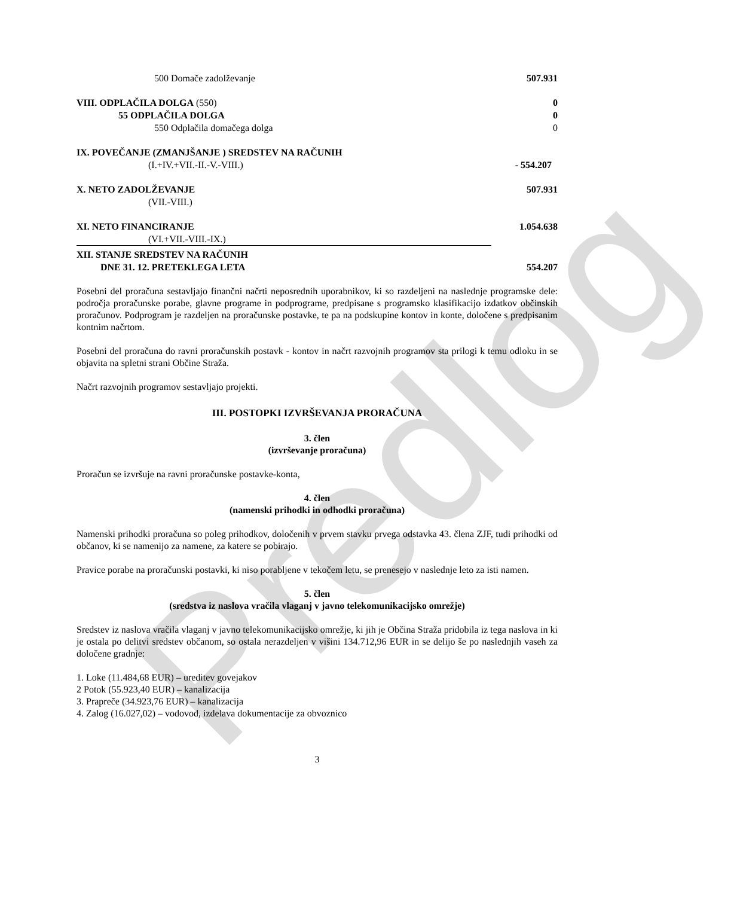Predlog
| 500 Domače zadolževanje | 507.931 |
| VIII. ODPLAČILA DOLGA (550) | 0 |
| 55 ODPLAČILA DOLGA | 0 |
| 550 Odplačila domačega dolga | 0 |
| IX. POVEČANJE (ZMANJŠANJE ) SREDSTEV NA RAČUNIH | |
| (I.+IV.+VII.-II.-V.-VIII.) | - 554.207 |
| X. NETO ZADOLŽEVANJE | 507.931 |
| (VII.-VIII.) | |
| XI. NETO FINANCIRANJE | 1.054.638 |
| (VI.+VII.-VIII.-IX.) | |
| XII. STANJE SREDSTEV NA RAČUNIH | |
| DNE 31. 12. PRETEKLEGA LETA | 554.207 |
Posebni del proračuna sestavljajo finančni načrti neposrednih uporabnikov, ki so razdeljeni na naslednje programske dele: področja proračunske porabe, glavne programe in podprograme, predpisane s programsko klasifikacijo izdatkov občinskih proračunov. Podprogram je razdeljen na proračunske postavke, te pa na podskupine kontov in konte, določene s predpisanim kontnim načrtom.
Posebni del proračuna do ravni proračunskih postavk - kontov in načrt razvojnih programov sta prilogi k temu odloku in se objavita na spletni strani Občine Straža.
Načrt razvojnih programov sestavljajo projekti.
III. POSTOPKI IZVRŠEVANJA PRORAČUNA
3. člen
(izvrševanje proračuna)
Proračun se izvršuje na ravni proračunske postavke-konta,
4. člen
(namenski prihodki in odhodki proračuna)
Namenski prihodki proračuna so poleg prihodkov, določenih v prvem stavku prvega odstavka 43. člena ZJF, tudi prihodki od občanov, ki se namenijo za namene, za katere se pobirajo.
Pravice porabe na proračunski postavki, ki niso porabljene v tekočem letu, se prenesejo v naslednje leto za isti namen.
5. člen
(sredstva iz naslova vračila vlaganj v javno telekomunikacijsko omrežje)
Sredstev iz naslova vračila vlaganj v javno telekomunikacijsko omrežje, ki jih je Občina Straža pridobila iz tega naslova in ki je ostala po delitvi sredstev občanom, so ostala nerazdeljen v višini 134.712,96 EUR in se delijo še po naslednjih vaseh za določene gradnje:
1. Loke (11.484,68 EUR) – ureditev govejakov
2 Potok (55.923,40 EUR) – kanalizacija
3. Prapreče (34.923,76 EUR) – kanalizacija
4. Zalog (16.027,02) – vodovod, izdelava dokumentacije za obvoznico
3